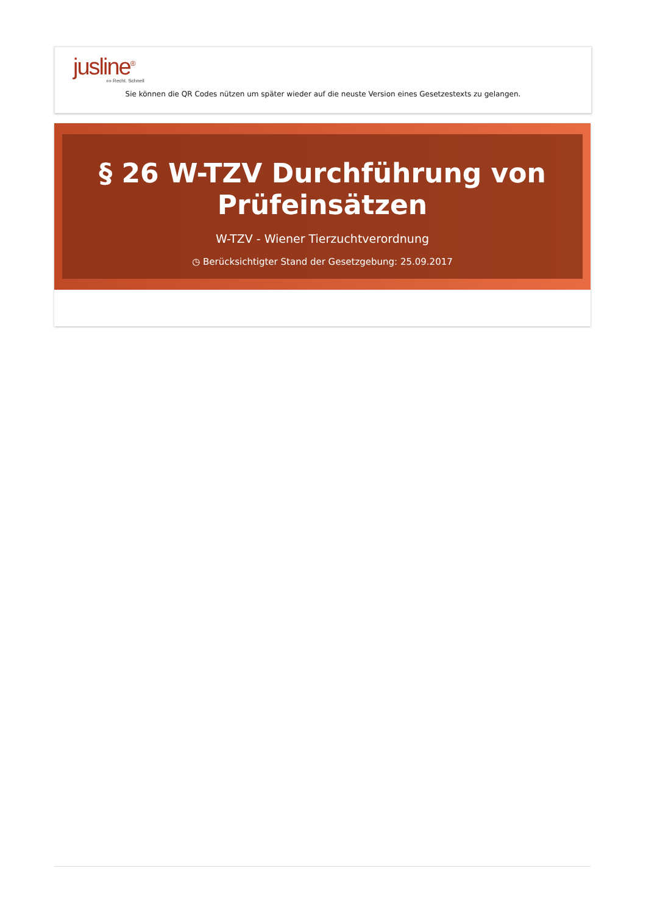jusline<sup>®</sup>
»» Recht. Schnell
Sie können die QR Codes nützen um später wieder auf die neuste Version eines Gesetzestexts zu gelangen.
§ 26 W-TZV Durchführung von Prüfeinsätzen
W-TZV - Wiener Tierzuchtverordnung
◷ Berücksichtigter Stand der Gesetzgebung: 25.09.2017